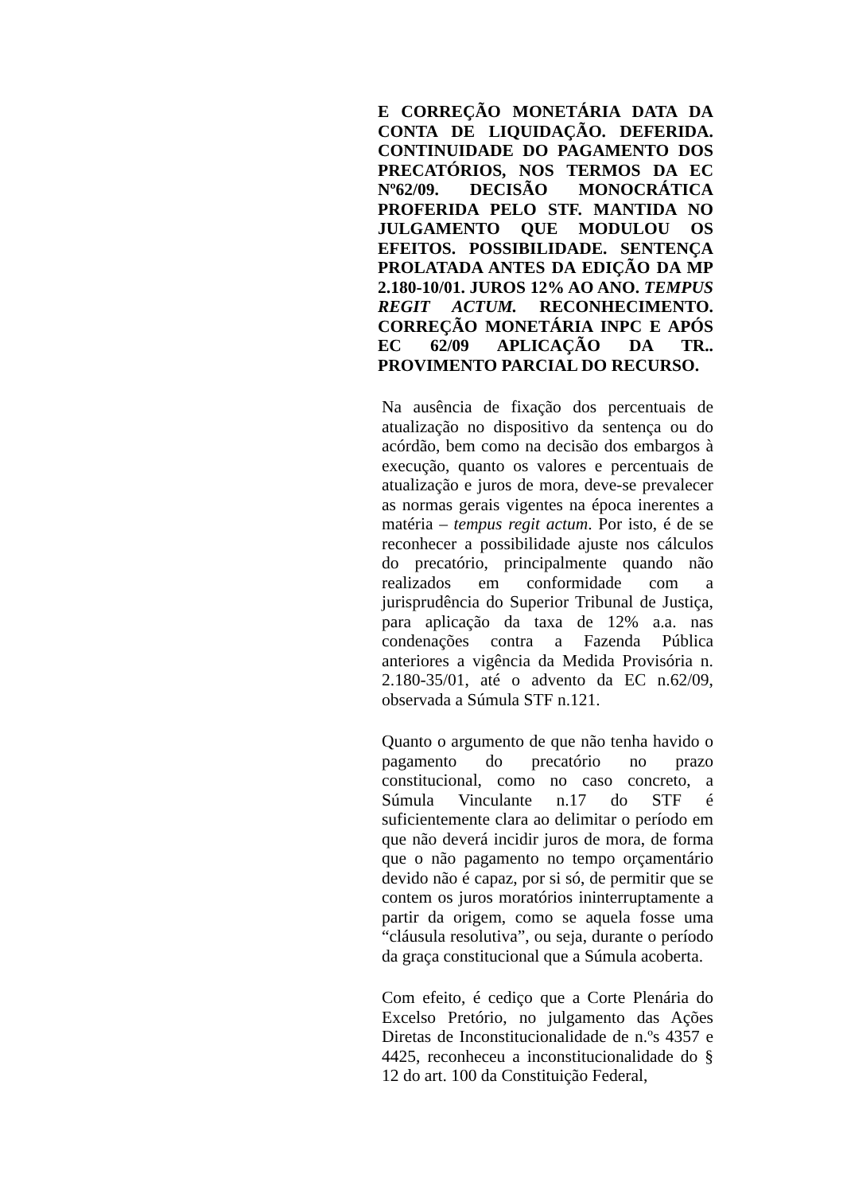E CORREÇÃO MONETÁRIA DATA DA CONTA DE LIQUIDAÇÃO. DEFERIDA. CONTINUIDADE DO PAGAMENTO DOS PRECATÓRIOS, NOS TERMOS DA EC Nº62/09. DECISÃO MONOCRÁTICA PROFERIDA PELO STF. MANTIDA NO JULGAMENTO QUE MODULOU OS EFEITOS. POSSIBILIDADE. SENTENÇA PROLATADA ANTES DA EDIÇÃO DA MP 2.180-10/01. JUROS 12% AO ANO. TEMPUS REGIT ACTUM. RECONHECIMENTO. CORREÇÃO MONETÁRIA INPC E APÓS EC 62/09 APLICAÇÃO DA TR.. PROVIMENTO PARCIAL DO RECURSO.
Na ausência de fixação dos percentuais de atualização no dispositivo da sentença ou do acórdão, bem como na decisão dos embargos à execução, quanto os valores e percentuais de atualização e juros de mora, deve-se prevalecer as normas gerais vigentes na época inerentes a matéria – tempus regit actum. Por isto, é de se reconhecer a possibilidade ajuste nos cálculos do precatório, principalmente quando não realizados em conformidade com a jurisprudência do Superior Tribunal de Justiça, para aplicação da taxa de 12% a.a. nas condenações contra a Fazenda Pública anteriores a vigência da Medida Provisória n. 2.180-35/01, até o advento da EC n.62/09, observada a Súmula STF n.121.
Quanto o argumento de que não tenha havido o pagamento do precatório no prazo constitucional, como no caso concreto, a Súmula Vinculante n.17 do STF é suficientemente clara ao delimitar o período em que não deverá incidir juros de mora, de forma que o não pagamento no tempo orçamentário devido não é capaz, por si só, de permitir que se contem os juros moratórios ininterruptamente a partir da origem, como se aquela fosse uma “cláusula resolutiva”, ou seja, durante o período da graça constitucional que a Súmula acoberta.
Com efeito, é cediço que a Corte Plenária do Excelso Pretório, no julgamento das Ações Diretas de Inconstitucionalidade de n.ºs 4357 e 4425, reconheceu a inconstitucionalidade do § 12 do art. 100 da Constituição Federal,